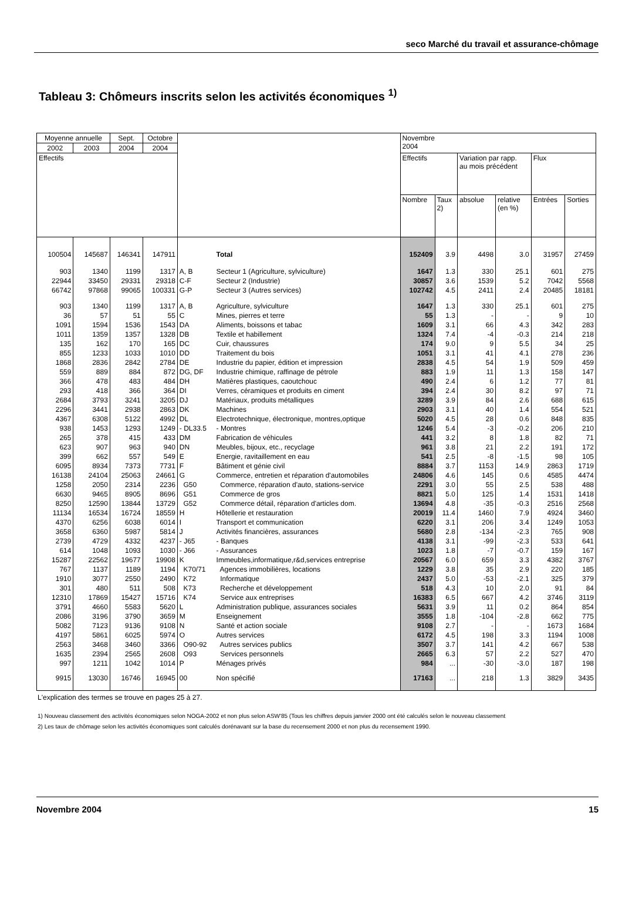seco Marché du travail et assurance-chômage
Tableau 3: Chômeurs inscrits selon les activités économiques <sup>1)</sup>
| Moyenne annuelle | | Sept. | Octobre | | | Novembre 2004 | | | | | |
| --- | --- | --- | --- | --- | --- | --- | --- | --- | --- | --- | --- |
| 2002 | 2003 | 2004 | 2004 | | | | | | | | |
| Effectifs | | | | | | Effectifs | | Variation par rapp. au mois précédent | | Flux | |
| | | | | | | Nombre | Taux 2) | absolue | relative (en %) | Entrées | Sorties |
| 100504 | 145687 | 146341 | 147911 | | Total | 152409 | 3.9 | 4498 | 3.0 | 31957 | 27459 |
| 903 | 1340 | 1199 | 1317 | A, B | Secteur 1 (Agriculture, sylviculture) | 1647 | 1.3 | 330 | 25.1 | 601 | 275 |
| 22944 | 33450 | 29331 | 29318 | C-F | Secteur 2 (Industrie) | 30857 | 3.6 | 1539 | 5.2 | 7042 | 5568 |
| 66742 | 97868 | 99065 | 100331 | G-P | Secteur 3 (Autres services) | 102742 | 4.5 | 2411 | 2.4 | 20485 | 18181 |
| 903 | 1340 | 1199 | 1317 | A, B | Agriculture, sylviculture | 1647 | 1.3 | 330 | 25.1 | 601 | 275 |
| 36 | 57 | 51 | 55 | C | Mines, pierres et terre | 55 | 1.3 | - | - | 9 | 10 |
| 1091 | 1594 | 1536 | 1543 | DA | Aliments, boissons et tabac | 1609 | 3.1 | 66 | 4.3 | 342 | 283 |
| 1011 | 1359 | 1357 | 1328 | DB | Textile et habillement | 1324 | 7.4 | -4 | -0.3 | 214 | 218 |
| 135 | 162 | 170 | 165 | DC | Cuir, chaussures | 174 | 9.0 | 9 | 5.5 | 34 | 25 |
| 855 | 1233 | 1033 | 1010 | DD | Traitement du bois | 1051 | 3.1 | 41 | 4.1 | 278 | 236 |
| 1868 | 2836 | 2842 | 2784 | DE | Industrie du papier, édition et impression | 2838 | 4.5 | 54 | 1.9 | 509 | 459 |
| 559 | 889 | 884 | 872 | DG, DF | Industrie chimique, raffinage de pétrole | 883 | 1.9 | 11 | 1.3 | 158 | 147 |
| 366 | 478 | 483 | 484 | DH | Matières plastiques, caoutchouc | 490 | 2.4 | 6 | 1.2 | 77 | 81 |
| 293 | 418 | 366 | 364 | DI | Verres, céramiques et produits en ciment | 394 | 2.4 | 30 | 8.2 | 97 | 71 |
| 2684 | 3793 | 3241 | 3205 | DJ | Matériaux, produits métalliques | 3289 | 3.9 | 84 | 2.6 | 688 | 615 |
| 2296 | 3441 | 2938 | 2863 | DK | Machines | 2903 | 3.1 | 40 | 1.4 | 554 | 521 |
| 4367 | 6308 | 5122 | 4992 | DL | Electrotechnique, électronique, montres,optique | 5020 | 4.5 | 28 | 0.6 | 848 | 835 |
| 938 | 1453 | 1293 | 1249 | - DL33.5 | - Montres | 1246 | 5.4 | -3 | -0.2 | 206 | 210 |
| 265 | 378 | 415 | 433 | DM | Fabrication de véhicules | 441 | 3.2 | 8 | 1.8 | 82 | 71 |
| 623 | 907 | 963 | 940 | DN | Meubles, bijoux, etc., recyclage | 961 | 3.8 | 21 | 2.2 | 191 | 172 |
| 399 | 662 | 557 | 549 | E | Energie, ravitaillement en eau | 541 | 2.5 | -8 | -1.5 | 98 | 105 |
| 6095 | 8934 | 7373 | 7731 | F | Bâtiment et génie civil | 8884 | 3.7 | 1153 | 14.9 | 2863 | 1719 |
| 16138 | 24104 | 25063 | 24661 | G | Commerce, entretien et réparation d'automobiles | 24806 | 4.6 | 145 | 0.6 | 4585 | 4474 |
| 1258 | 2050 | 2314 | 2236 | G50 | Commerce, réparation d'auto, stations-service | 2291 | 3.0 | 55 | 2.5 | 538 | 488 |
| 6630 | 9465 | 8905 | 8696 | G51 | Commerce de gros | 8821 | 5.0 | 125 | 1.4 | 1531 | 1418 |
| 8250 | 12590 | 13844 | 13729 | G52 | Commerce détail, réparation d'articles dom. | 13694 | 4.8 | -35 | -0.3 | 2516 | 2568 |
| 11134 | 16534 | 16724 | 18559 | H | Hôtellerie et restauration | 20019 | 11.4 | 1460 | 7.9 | 4924 | 3460 |
| 4370 | 6256 | 6038 | 6014 | I | Transport et communication | 6220 | 3.1 | 206 | 3.4 | 1249 | 1053 |
| 3658 | 6360 | 5987 | 5814 | J | Activités financières, assurances | 5680 | 2.8 | -134 | -2.3 | 765 | 908 |
| 2739 | 4729 | 4332 | 4237 | - J65 | - Banques | 4138 | 3.1 | -99 | -2.3 | 533 | 641 |
| 614 | 1048 | 1093 | 1030 | - J66 | - Assurances | 1023 | 1.8 | -7 | -0.7 | 159 | 167 |
| 15287 | 22562 | 19677 | 19908 | K | Immeubles,informatique,r&d,services entreprise | 20567 | 6.0 | 659 | 3.3 | 4382 | 3767 |
| 767 | 1137 | 1189 | 1194 | K70/71 | Agences immobilières, locations | 1229 | 3.8 | 35 | 2.9 | 220 | 185 |
| 1910 | 3077 | 2550 | 2490 | K72 | Informatique | 2437 | 5.0 | -53 | -2.1 | 325 | 379 |
| 301 | 480 | 511 | 508 | K73 | Recherche et développement | 518 | 4.3 | 10 | 2.0 | 91 | 84 |
| 12310 | 17869 | 15427 | 15716 | K74 | Service aux entreprises | 16383 | 6.5 | 667 | 4.2 | 3746 | 3119 |
| 3791 | 4660 | 5583 | 5620 | L | Administration publique, assurances sociales | 5631 | 3.9 | 11 | 0.2 | 864 | 854 |
| 2086 | 3196 | 3790 | 3659 | M | Enseignement | 3555 | 1.8 | -104 | -2.8 | 662 | 775 |
| 5082 | 7123 | 9136 | 9108 | N | Santé et action sociale | 9108 | 2.7 | - | - | 1673 | 1684 |
| 4197 | 5861 | 6025 | 5974 | O | Autres services | 6172 | 4.5 | 198 | 3.3 | 1194 | 1008 |
| 2563 | 3468 | 3460 | 3366 | O90-92 | Autres services publics | 3507 | 3.7 | 141 | 4.2 | 667 | 538 |
| 1635 | 2394 | 2565 | 2608 | O93 | Services personnels | 2665 | 6.3 | 57 | 2.2 | 527 | 470 |
| 997 | 1211 | 1042 | 1014 | P | Ménages privés | 984 | ... | -30 | -3.0 | 187 | 198 |
| 9915 | 13030 | 16746 | 16945 | 00 | Non spécifié | 17163 | ... | 218 | 1.3 | 3829 | 3435 |
L'explication des termes se trouve en pages 25 à 27.
1) Nouveau classement des activités économiques selon NOGA-2002 et non plus selon ASW'85 (Tous les chiffres depuis janvier 2000 ont été calculés selon le nouveau classement
2) Les taux de chômage selon les activités économiques sont calculés dorénavant sur la base du recensement 2000 et non plus du recensement 1990.
Novembre 2004 15